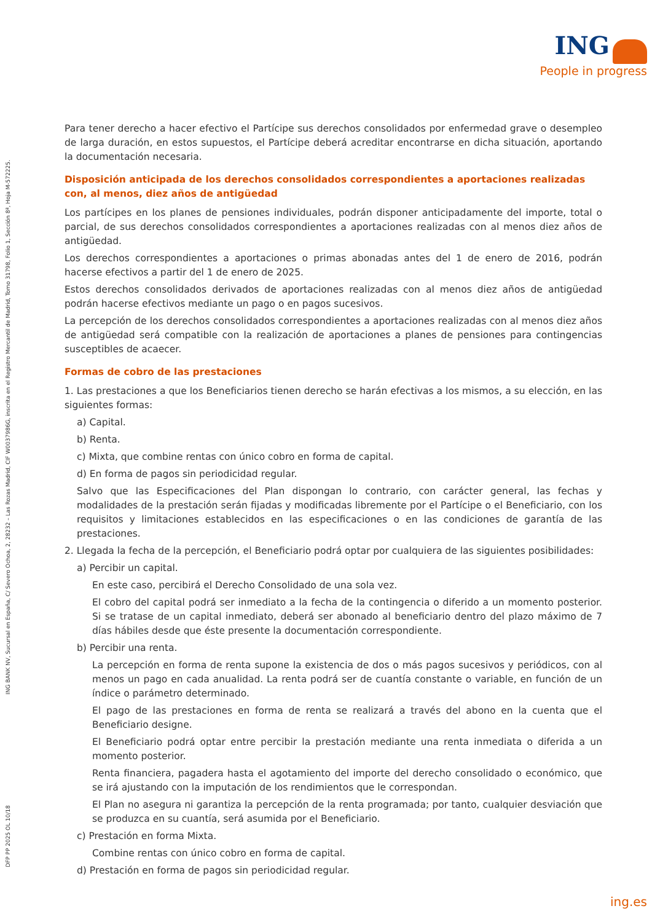ING
People in progress
ING BANK NV, Sucursal en España, C/ Severo Ochoa, 2, 28232 – Las Rozas Madrid, CIF W0037986G, inscrita en el Registro Mercantil de Madrid, Tomo 31798, Folio 1, Sección 8ª, Hoja M-572225.
DFP PP 2025 OL 10/18
Para tener derecho a hacer efectivo el Partícipe sus derechos consolidados por enfermedad grave o desempleo de larga duración, en estos supuestos, el Partícipe deberá acreditar encontrarse en dicha situación, aportando la documentación necesaria.
Disposición anticipada de los derechos consolidados correspondientes a aportaciones realizadas con, al menos, diez años de antigüedad
Los partícipes en los planes de pensiones individuales, podrán disponer anticipadamente del importe, total o parcial, de sus derechos consolidados correspondientes a aportaciones realizadas con al menos diez años de antigüedad.
Los derechos correspondientes a aportaciones o primas abonadas antes del 1 de enero de 2016, podrán hacerse efectivos a partir del 1 de enero de 2025.
Estos derechos consolidados derivados de aportaciones realizadas con al menos diez años de antigüedad podrán hacerse efectivos mediante un pago o en pagos sucesivos.
La percepción de los derechos consolidados correspondientes a aportaciones realizadas con al menos diez años de antigüedad será compatible con la realización de aportaciones a planes de pensiones para contingencias susceptibles de acaecer.
Formas de cobro de las prestaciones
1. Las prestaciones a que los Beneficiarios tienen derecho se harán efectivas a los mismos, a su elección, en las siguientes formas:
a) Capital.
b) Renta.
c) Mixta, que combine rentas con único cobro en forma de capital.
d) En forma de pagos sin periodicidad regular.
Salvo que las Especificaciones del Plan dispongan lo contrario, con carácter general, las fechas y modalidades de la prestación serán fijadas y modificadas libremente por el Partícipe o el Beneficiario, con los requisitos y limitaciones establecidos en las especificaciones o en las condiciones de garantía de las prestaciones.
2. Llegada la fecha de la percepción, el Beneficiario podrá optar por cualquiera de las siguientes posibilidades:
a) Percibir un capital.
En este caso, percibirá el Derecho Consolidado de una sola vez.
El cobro del capital podrá ser inmediato a la fecha de la contingencia o diferido a un momento posterior. Si se tratase de un capital inmediato, deberá ser abonado al beneficiario dentro del plazo máximo de 7 días hábiles desde que éste presente la documentación correspondiente.
b) Percibir una renta.
La percepción en forma de renta supone la existencia de dos o más pagos sucesivos y periódicos, con al menos un pago en cada anualidad. La renta podrá ser de cuantía constante o variable, en función de un índice o parámetro determinado.
El pago de las prestaciones en forma de renta se realizará a través del abono en la cuenta que el Beneficiario designe.
El Beneficiario podrá optar entre percibir la prestación mediante una renta inmediata o diferida a un momento posterior.
Renta financiera, pagadera hasta el agotamiento del importe del derecho consolidado o económico, que se irá ajustando con la imputación de los rendimientos que le correspondan.
El Plan no asegura ni garantiza la percepción de la renta programada; por tanto, cualquier desviación que se produzca en su cuantía, será asumida por el Beneficiario.
c) Prestación en forma Mixta.
Combine rentas con único cobro en forma de capital.
d) Prestación en forma de pagos sin periodicidad regular.
ing.es